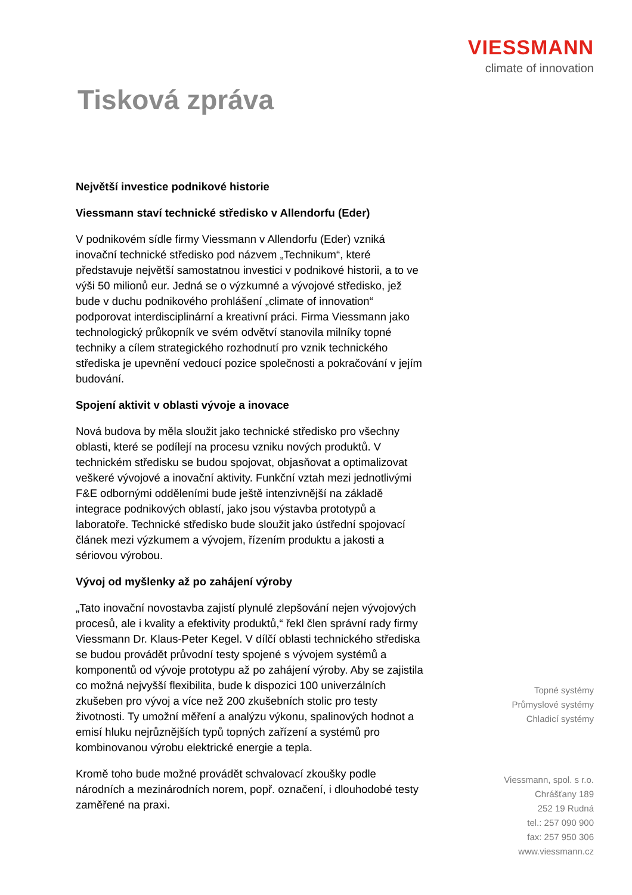VIESSMANN
climate of innovation
Tisková zpráva
Největší investice podnikové historie
Viessmann staví technické středisko v Allendorfu (Eder)
V podnikovém sídle firmy Viessmann v Allendorfu (Eder) vzniká inovační technické středisko pod názvem „Technikum“, které představuje největší samostatnou investici v podnikové historii, a to ve výši 50 milionů eur. Jedná se o výzkumné a vývojové středisko, jež bude v duchu podnikového prohlášení „climate of innovation“ podporovat interdisciplinární a kreativní práci. Firma Viessmann jako technologický průkopník ve svém odvětví stanovila milníky topné techniky a cílem strategického rozhodnutí pro vznik technického střediska je upevnění vedoucí pozice společnosti a pokračování v jejím budování.
Spojení aktivit v oblasti vývoje a inovace
Nová budova by měla sloužit jako technické středisko pro všechny oblasti, které se podílejí na procesu vzniku nových produktů. V technickém středisku se budou spojovat, objasňovat a optimalizovat veškeré vývojové a inovační aktivity. Funkční vztah mezi jednotlivými F&E odbornými odděleními bude ještě intenzivnější na základě integrace podnikových oblastí, jako jsou výstavba prototypů a laboratoře. Technické středisko bude sloužit jako ústřední spojovací článek mezi výzkumem a vývojem, řízením produktu a jakosti a sériovou výrobou.
Vývoj od myšlenky až po zahájení výroby
„Tato inovační novostavba zajistí plynulé zlepšování nejen vývojových procesů, ale i kvality a efektivity produktů,“ řekl člen správní rady firmy Viessmann Dr. Klaus-Peter Kegel. V dílčí oblasti technického střediska se budou provádět průvodní testy spojené s vývojem systémů a komponentů od vývoje prototypu až po zahájení výroby. Aby se zajistila co možná nejvyšší flexibilita, bude k dispozici 100 univerzálních zkušeben pro vývoj a více než 200 zkušebních stolic pro testy životnosti. Ty umožní měření a analýzu výkonu, spalinových hodnot a emisí hluku nejrůznějších typů topných zařízení a systémů pro kombinovanou výrobu elektrické energie a tepla.
Kromě toho bude možné provádět schvalovací zkoušky podle národních a mezinárodních norem, popř. označení, i dlouhodobé testy zaměřené na praxi.
Topné systémy
Průmyslové systémy
Chladicí systémy
Viessmann, spol. s r.o.
Chrášťany 189
252 19 Rudná
tel.: 257 090 900
fax: 257 950 306
www.viessmann.cz